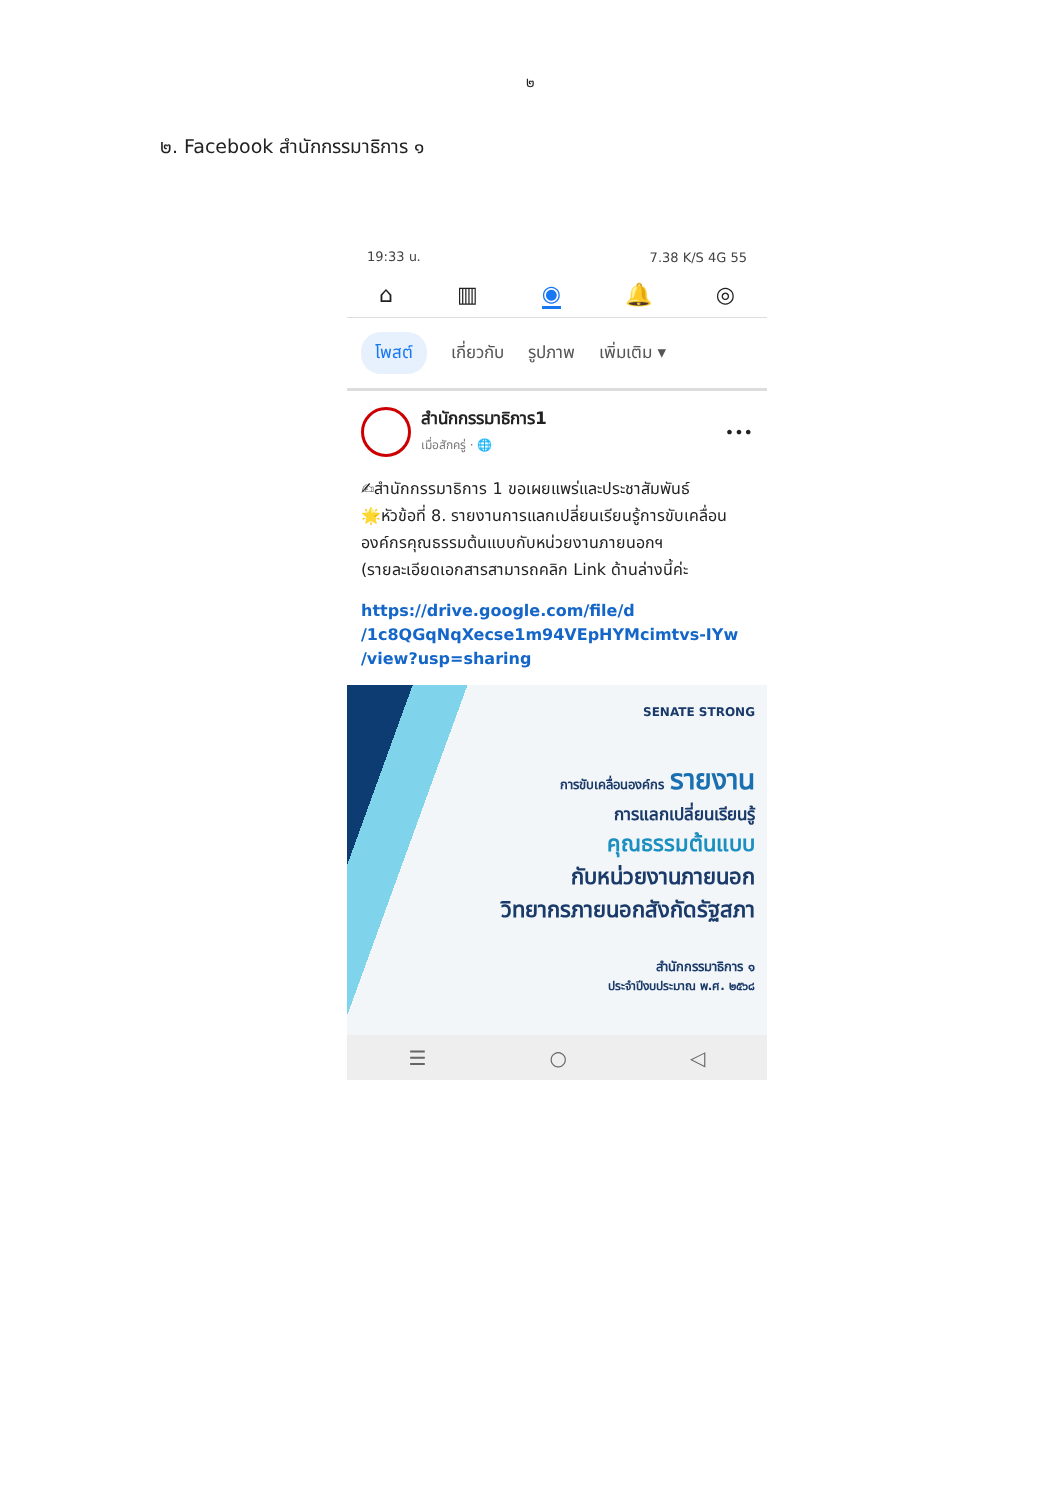๒
๒. Facebook สำนักกรรมาธิการ ๑
19:33 น. 7.38 K/S 4G 55
⌂ ▥ ◉ 🔔 ◎
โพสต์ เกี่ยวกับ รูปภาพ เพิ่มเติม ▾
สำนักกรรมาธิการ1
เมื่อสักครู่ · 🌐
•••
✍สำนักกรรมาธิการ 1 ขอเผยแพร่และประชาสัมพันธ์
🌟หัวข้อที่ 8. รายงานการแลกเปลี่ยนเรียนรู้การขับเคลื่อนองค์กรคุณธรรมต้นแบบกับหน่วยงานภายนอกฯ
(รายละเอียดเอกสารสามารถคลิก Link ด้านล่างนี้ค่ะ
https://drive.google.com/file/d
/1c8QGqNqXecse1m94VEpHYMcimtvs-IYw
/view?usp=sharing
SENATE STRONG
การขับเคลื่อนองค์กร รายงาน
การแลกเปลี่ยนเรียนรู้
คุณธรรมต้นแบบ
กับหน่วยงานภายนอก
วิทยากรภายนอกสังกัดรัฐสภา
สำนักกรรมาธิการ ๑
ประจำปีงบประมาณ พ.ศ. ๒๕๖๘
☰ ○ ◁